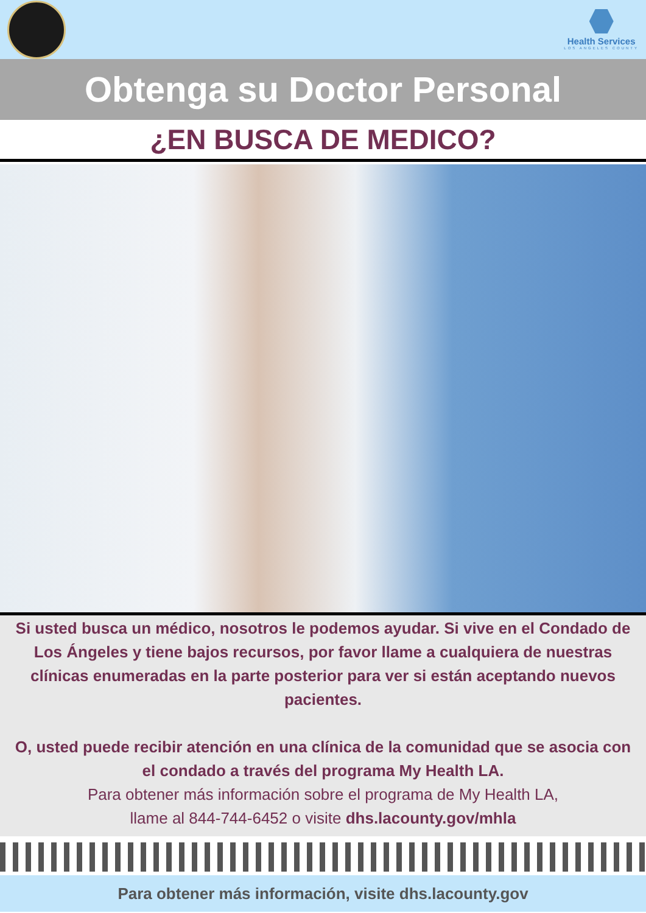Health Services
LOS ANGELES COUNTY
Obtenga su Doctor Personal
¿EN BUSCA DE MEDICO?
Si usted busca un médico, nosotros le podemos ayudar. Si vive en el Condado de Los Ángeles y tiene bajos recursos, por favor llame a cualquiera de nuestras clínicas enumeradas en la parte posterior para ver si están aceptando nuevos pacientes.
O, usted puede recibir atención en una clínica de la comunidad que se asocia con el condado a través del programa My Health LA.
Para obtener más información sobre el programa de My Health LA,
llame al 844-744-6452 o visite dhs.lacounty.gov/mhla
Para obtener más información, visite dhs.lacounty.gov